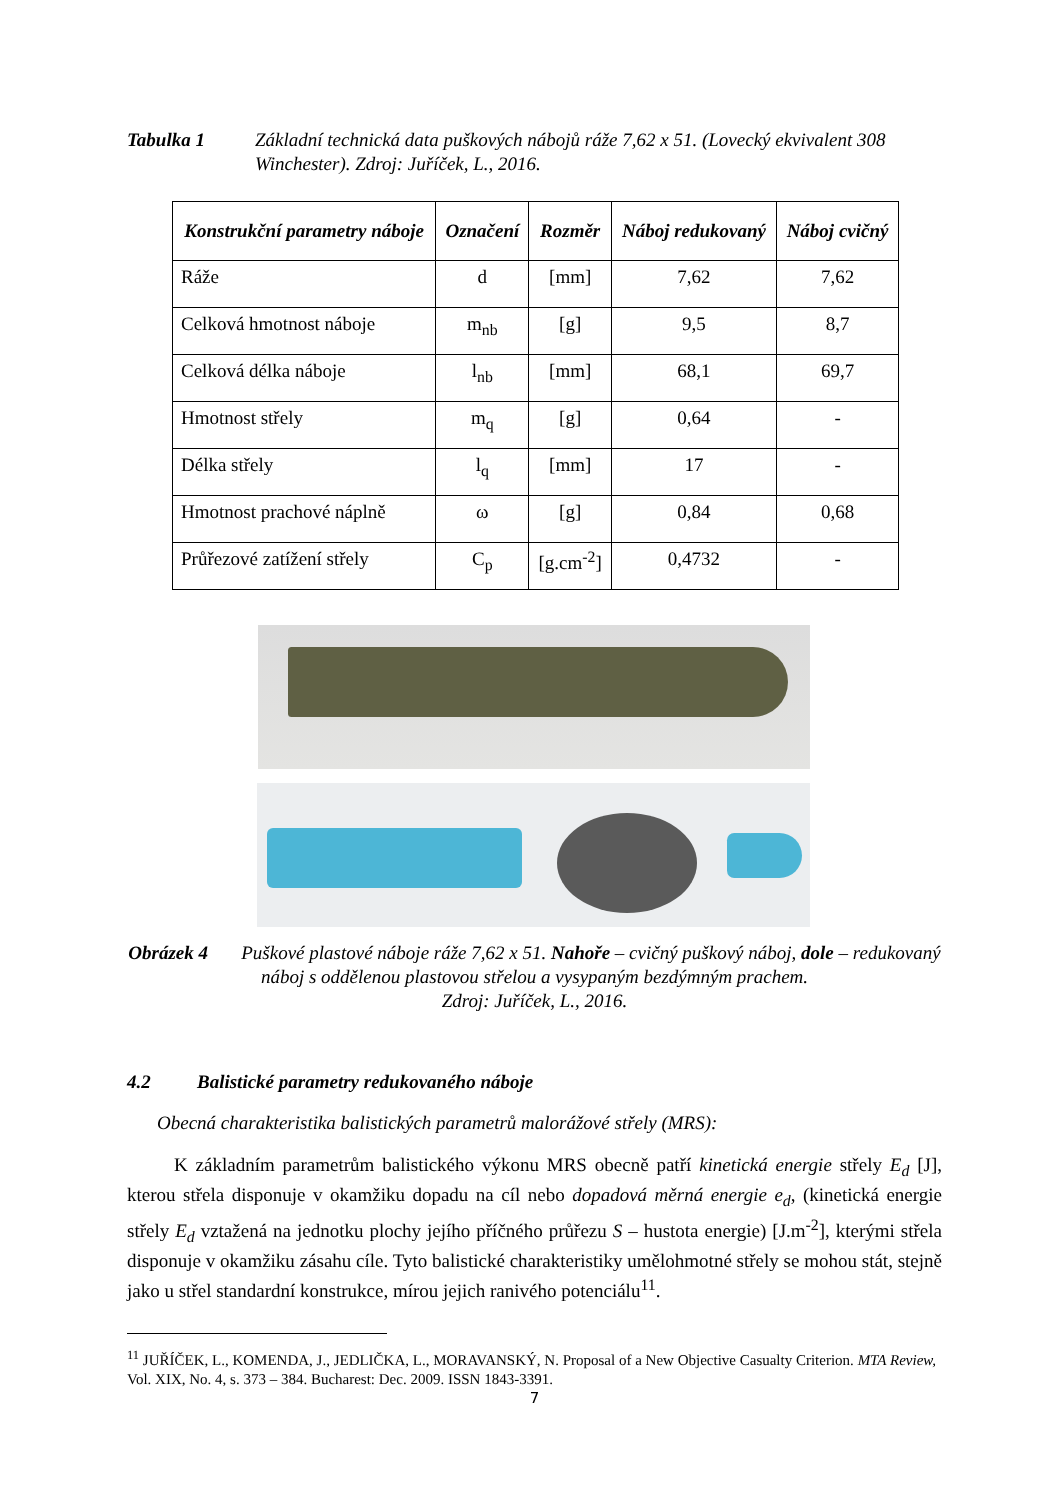Tabulka 1 Základní technická data puškových nábojů ráže 7,62 x 51. (Lovecký ekvivalent 308 Winchester). Zdroj: Juříček, L., 2016.
| Konstrukční parametry náboje | Označení | Rozměr | Náboj redukovaný | Náboj cvičný |
| --- | --- | --- | --- | --- |
| Ráže | d | [mm] | 7,62 | 7,62 |
| Celková hmotnost náboje | m<sub>nb</sub> | [g] | 9,5 | 8,7 |
| Celková délka náboje | l<sub>nb</sub> | [mm] | 68,1 | 69,7 |
| Hmotnost střely | m<sub>q</sub> | [g] | 0,64 | - |
| Délka střely | l<sub>q</sub> | [mm] | 17 | - |
| Hmotnost prachové náplně | ω | [g] | 0,84 | 0,68 |
| Průřezové zatížení střely | C<sub>p</sub> | [g.cm<sup>-2</sup>] | 0,4732 | - |
Obrázek 4 Puškové plastové náboje ráže 7,62 x 51. Nahoře – cvičný puškový náboj, dole – redukovaný náboj s oddělenou plastovou střelou a vysypaným bezdýmným prachem.
Zdroj: Juříček, L., 2016.
4.2 Balistické parametry redukovaného náboje
Obecná charakteristika balistických parametrů malorážové střely (MRS):
K základním parametrům balistického výkonu MRS obecně patří kinetická energie střely E<sub>d</sub> [J], kterou střela disponuje v okamžiku dopadu na cíl nebo dopadová měrná energie e<sub>d</sub>, (kinetická energie střely E<sub>d</sub> vztažená na jednotku plochy jejího příčného průřezu S – hustota energie) [J.m<sup>-2</sup>], kterými střela disponuje v okamžiku zásahu cíle. Tyto balistické charakteristiky umělohmotné střely se mohou stát, stejně jako u střel standardní konstrukce, mírou jejich ranivého potenciálu<sup>11</sup>.
<sup>11</sup> JUŘÍČEK, L., KOMENDA, J., JEDLIČKA, L., MORAVANSKÝ, N. Proposal of a New Objective Casualty Criterion. MTA Review, Vol. XIX, No. 4, s. 373 – 384. Bucharest: Dec. 2009. ISSN 1843-3391.
7